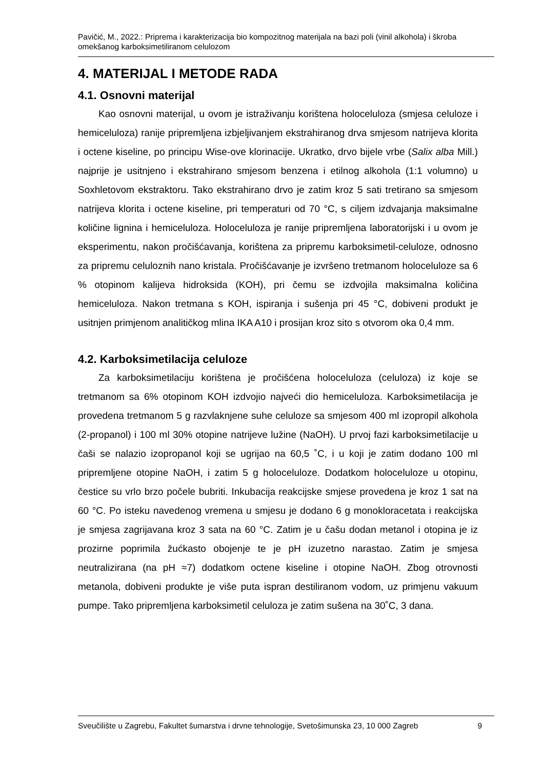Pavičić, M., 2022.: Priprema i karakterizacija bio kompozitnog materijala na bazi poli (vinil alkohola) i škroba omekšanog karboksimetiliranom celulozom
4. MATERIJAL I METODE RADA
4.1. Osnovni materijal
Kao osnovni materijal, u ovom je istraživanju korištena holoceluloza (smjesa celuloze i hemiceluloza) ranije pripremljena izbjeljivanjem ekstrahiranog drva smjesom natrijeva klorita i octene kiseline, po principu Wise-ove klorinacije. Ukratko, drvo bijele vrbe (Salix alba Mill.) najprije je usitnjeno i ekstrahirano smjesom benzena i etilnog alkohola (1:1 volumno) u Soxhletovom ekstraktoru. Tako ekstrahirano drvo je zatim kroz 5 sati tretirano sa smjesom natrijeva klorita i octene kiseline, pri temperaturi od 70 °C, s ciljem izdvajanja maksimalne količine lignina i hemiceluloza. Holoceluloza je ranije pripremljena laboratorijski i u ovom je eksperimentu, nakon pročišćavanja, korištena za pripremu karboksimetil-celuloze, odnosno za pripremu celuloznih nano kristala. Pročišćavanje je izvršeno tretmanom holoceluloze sa 6 % otopinom kalijeva hidroksida (KOH), pri čemu se izdvojila maksimalna količina hemiceluloza. Nakon tretmana s KOH, ispiranja i sušenja pri 45 °C, dobiveni produkt je usitnjen primjenom analitičkog mlina IKA A10 i prosijan kroz sito s otvorom oka 0,4 mm.
4.2. Karboksimetilacija celuloze
Za karboksimetilaciju korištena je pročišćena holoceluloza (celuloza) iz koje se tretmanom sa 6% otopinom KOH izdvojio najveći dio hemiceluloza. Karboksimetilacija je provedena tretmanom 5 g razvlaknjene suhe celuloze sa smjesom 400 ml izopropil alkohola (2-propanol) i 100 ml 30% otopine natrijeve lužine (NaOH). U prvoj fazi karboksimetilacije u čaši se nalazio izopropanol koji se ugrijao na 60,5 ˚C, i u koji je zatim dodano 100 ml pripremljene otopine NaOH, i zatim 5 g holoceluloze. Dodatkom holoceluloze u otopinu, čestice su vrlo brzo počele bubriti. Inkubacija reakcijske smjese provedena je kroz 1 sat na 60 °C. Po isteku navedenog vremena u smjesu je dodano 6 g monokloracetata i reakcijska je smjesa zagrijavana kroz 3 sata na 60 °C. Zatim je u čašu dodan metanol i otopina je iz prozirne poprimila žućkasto obojenje te je pH izuzetno narastao. Zatim je smjesa neutralizirana (na pH ≈7) dodatkom octene kiseline i otopine NaOH. Zbog otrovnosti metanola, dobiveni produkte je više puta ispran destiliranom vodom, uz primjenu vakuum pumpe. Tako pripremljena karboksimetil celuloza je zatim sušena na 30˚C, 3 dana.
Sveučilište u Zagrebu, Fakultet šumarstva i drvne tehnologije, Svetošimunska 23, 10 000 Zagreb 9